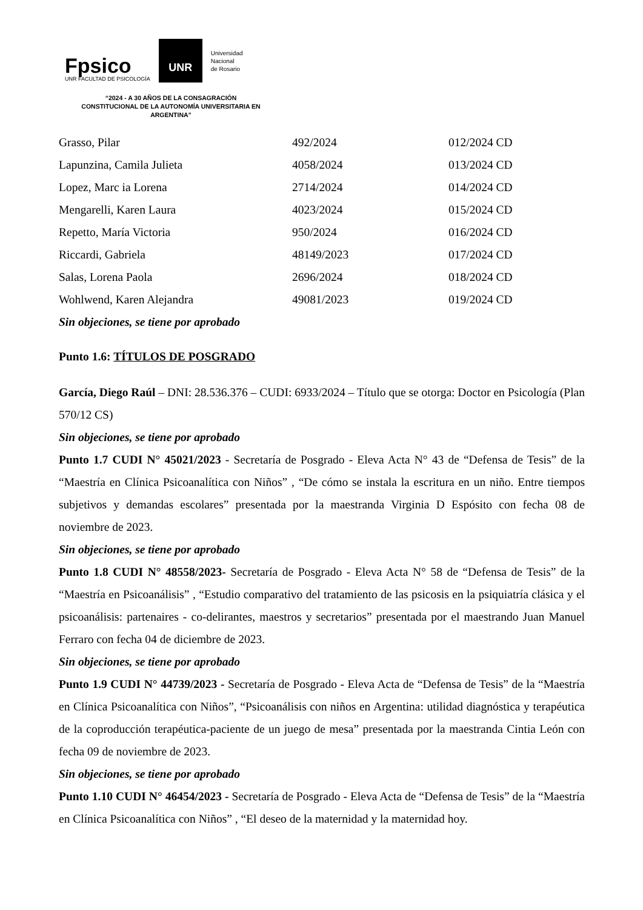Fpsico
UNR FACULTAD DE PSICOLOGÍA
UNR
Universidad
Nacional
de Rosario
“2024 - A 30 AÑOS DE LA CONSAGRACIÓN CONSTITUCIONAL DE LA AUTONOMÍA UNIVERSITARIA EN ARGENTINA”
| Grasso, Pilar | 492/2024 | 012/2024 CD |
| Lapunzina, Camila Julieta | 4058/2024 | 013/2024 CD |
| Lopez, Marc ia Lorena | 2714/2024 | 014/2024 CD |
| Mengarelli, Karen Laura | 4023/2024 | 015/2024 CD |
| Repetto, María Victoria | 950/2024 | 016/2024 CD |
| Riccardi, Gabriela | 48149/2023 | 017/2024 CD |
| Salas, Lorena Paola | 2696/2024 | 018/2024 CD |
| Wohlwend, Karen Alejandra | 49081/2023 | 019/2024 CD |
Sin objeciones, se tiene por aprobado
Punto 1.6: TÍTULOS DE POSGRADO
García, Diego Raúl – DNI: 28.536.376 – CUDI: 6933/2024 – Título que se otorga: Doctor en Psicología (Plan 570/12 CS)
Sin objeciones, se tiene por aprobado
Punto 1.7 CUDI N° 45021/2023 - Secretaría de Posgrado - Eleva Acta N° 43 de “Defensa de Tesis” de la “Maestría en Clínica Psicoanalítica con Niños” , “De cómo se instala la escritura en un niño. Entre tiempos subjetivos y demandas escolares” presentada por la maestranda Virginia D Espósito con fecha 08 de noviembre de 2023.
Sin objeciones, se tiene por aprobado
Punto 1.8 CUDI N° 48558/2023- Secretaría de Posgrado - Eleva Acta N° 58 de “Defensa de Tesis” de la “Maestría en Psicoanálisis” , “Estudio comparativo del tratamiento de las psicosis en la psiquiatría clásica y el psicoanálisis: partenaires - co-delirantes, maestros y secretarios” presentada por el maestrando Juan Manuel Ferraro con fecha 04 de diciembre de 2023.
Sin objeciones, se tiene por aprobado
Punto 1.9 CUDI N° 44739/2023 - Secretaría de Posgrado - Eleva Acta de “Defensa de Tesis” de la “Maestría en Clínica Psicoanalítica con Niños”, “Psicoanálisis con niños en Argentina: utilidad diagnóstica y terapéutica de la coproducción terapéutica-paciente de un juego de mesa” presentada por la maestranda Cintia León con fecha 09 de noviembre de 2023.
Sin objeciones, se tiene por aprobado
Punto 1.10 CUDI N° 46454/2023 - Secretaría de Posgrado - Eleva Acta de “Defensa de Tesis” de la “Maestría en Clínica Psicoanalítica con Niños” , “El deseo de la maternidad y la maternidad hoy.